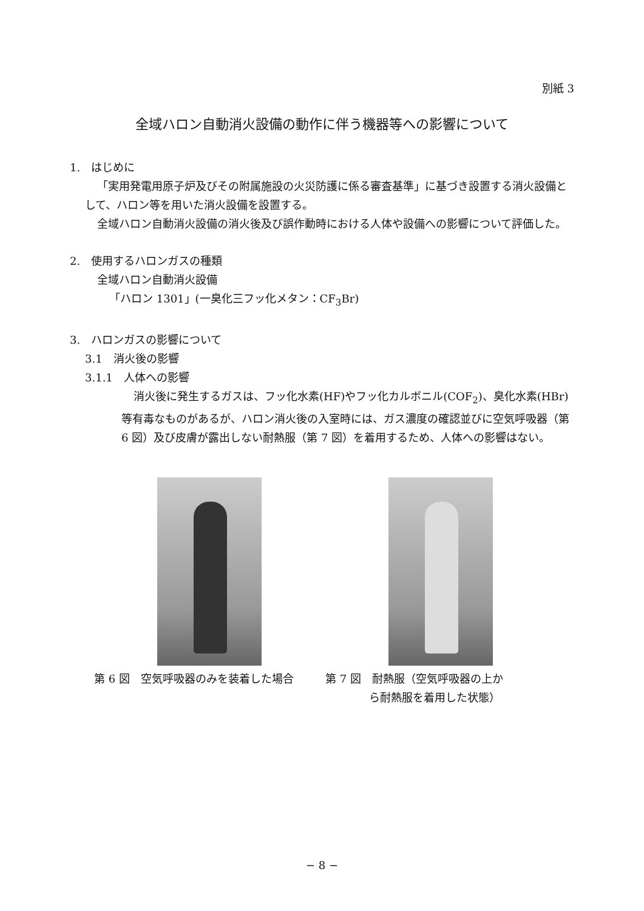別紙 3
全域ハロン自動消火設備の動作に伴う機器等への影響について
1.　はじめに
「実用発電用原子炉及びその附属施設の火災防護に係る審査基準」に基づき設置する消火設備として、ハロン等を用いた消火設備を設置する。
全域ハロン自動消火設備の消火後及び誤作動時における人体や設備への影響について評価した。
2.　使用するハロンガスの種類
全域ハロン自動消火設備
「ハロン 1301」(一臭化三フッ化メタン：CF<sub>3</sub>Br)
3.　ハロンガスの影響について
3.1　消火後の影響
3.1.1　人体への影響
消火後に発生するガスは、フッ化水素(HF)やフッ化カルボニル(COF<sub>2</sub>)、臭化水素(HBr)等有毒なものがあるが、ハロン消火後の入室時には、ガス濃度の確認並びに空気呼吸器（第 6 図）及び皮膚が露出しない耐熱服（第 7 図）を着用するため、人体への影響はない。
第 6 図　空気呼吸器のみを装着した場合 第 7 図　耐熱服（空気呼吸器の上か
　　　　ら耐熱服を着用した状態）
− 8 −